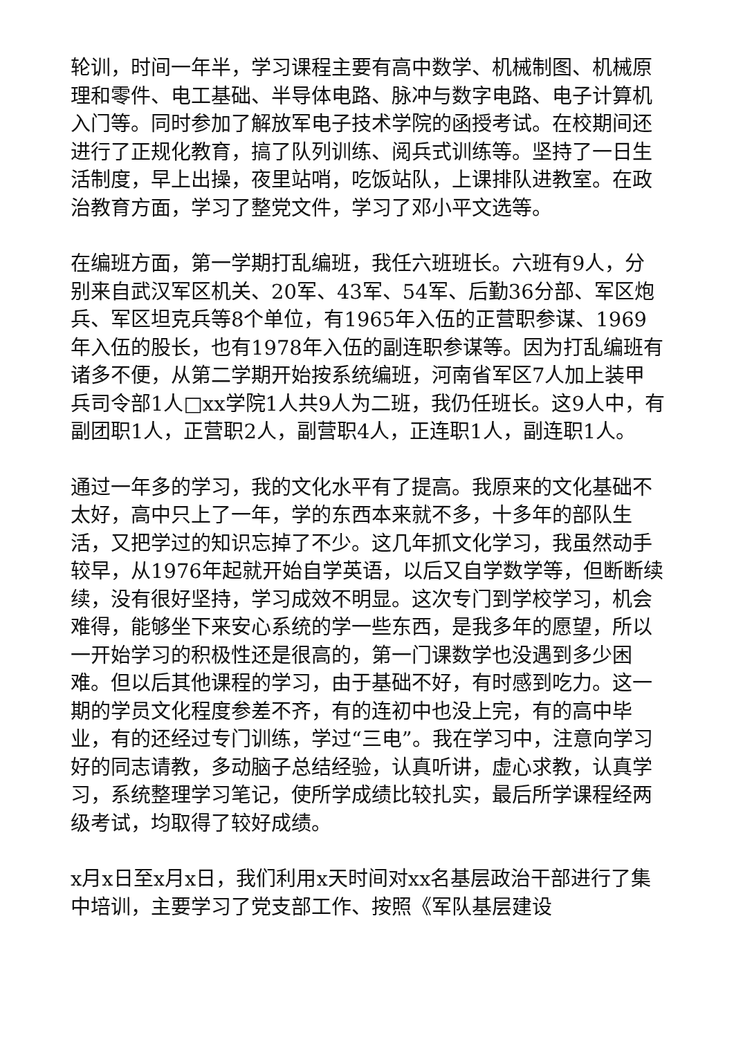轮训，时间一年半，学习课程主要有高中数学、机械制图、机械原理和零件、电工基础、半导体电路、脉冲与数字电路、电子计算机入门等。同时参加了解放军电子技术学院的函授考试。在校期间还进行了正规化教育，搞了队列训练、阅兵式训练等。坚持了一日生活制度，早上出操，夜里站哨，吃饭站队，上课排队进教室。在政治教育方面，学习了整党文件，学习了邓小平文选等。
在编班方面，第一学期打乱编班，我任六班班长。六班有9人，分别来自武汉军区机关、20军、43军、54军、后勤36分部、军区炮兵、军区坦克兵等8个单位，有1965年入伍的正营职参谋、1969年入伍的股长，也有1978年入伍的副连职参谋等。因为打乱编班有诸多不便，从第二学期开始按系统编班，河南省军区7人加上装甲兵司令部1人□xx学院1人共9人为二班，我仍任班长。这9人中，有副团职1人，正营职2人，副营职4人，正连职1人，副连职1人。
通过一年多的学习，我的文化水平有了提高。我原来的文化基础不太好，高中只上了一年，学的东西本来就不多，十多年的部队生活，又把学过的知识忘掉了不少。这几年抓文化学习，我虽然动手较早，从1976年起就开始自学英语，以后又自学数学等，但断断续续，没有很好坚持，学习成效不明显。这次专门到学校学习，机会难得，能够坐下来安心系统的学一些东西，是我多年的愿望，所以一开始学习的积极性还是很高的，第一门课数学也没遇到多少困难。但以后其他课程的学习，由于基础不好，有时感到吃力。这一期的学员文化程度参差不齐，有的连初中也没上完，有的高中毕业，有的还经过专门训练，学过“三电”。我在学习中，注意向学习好的同志请教，多动脑子总结经验，认真听讲，虚心求教，认真学习，系统整理学习笔记，使所学成绩比较扎实，最后所学课程经两级考试，均取得了较好成绩。
x月x日至x月x日，我们利用x天时间对xx名基层政治干部进行了集中培训，主要学习了党支部工作、按照《军队基层建设